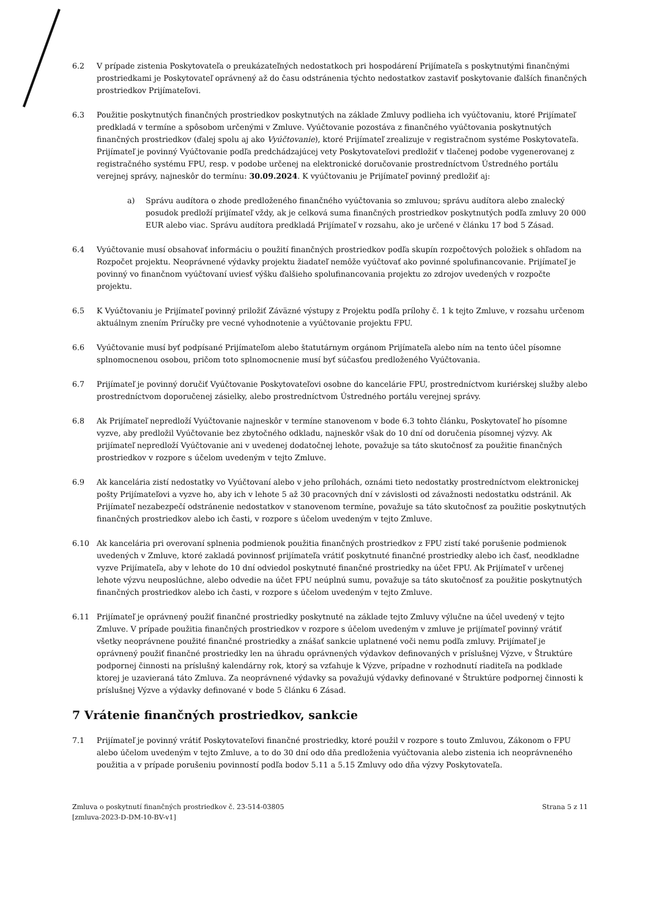6.2 V prípade zistenia Poskytovateľa o preukázateľných nedostatkoch pri hospodárení Prijímateľa s poskytnutými finančnými prostriedkami je Poskytovateľ oprávnený až do času odstránenia týchto nedostatkov zastaviť poskytovanie ďalších finančných prostriedkov Prijímateľovi.
6.3 Použitie poskytnutých finančných prostriedkov poskytnutých na základe Zmluvy podlieha ich vyúčtovaniu, ktoré Prijímateľ predkladá v termíne a spôsobom určenými v Zmluve. Vyúčtovanie pozostáva z finančného vyúčtovania poskytnutých finančných prostriedkov (ďalej spolu aj ako Vyúčtovanie), ktoré Prijímateľ zrealizuje v registračnom systéme Poskytovateľa. Prijímateľ je povinný Vyúčtovanie podľa predchádzajúcej vety Poskytovateľovi predložiť v tlačenej podobe vygenerovanej z registračného systému FPU, resp. v podobe určenej na elektronické doručovanie prostredníctvom Ústredného portálu verejnej správy, najneskôr do termínu: 30.09.2024. K vyúčtovaniu je Prijímateľ povinný predložiť aj:
a) Správu audítora o zhode predloženého finančného vyúčtovania so zmluvou; správu audítora alebo znalecký posudok predloží prijímateľ vždy, ak je celková suma finančných prostriedkov poskytnutých podľa zmluvy 20 000 EUR alebo viac. Správu audítora predkladá Prijímateľ v rozsahu, ako je určené v článku 17 bod 5 Zásad.
6.4 Vyúčtovanie musí obsahovať informáciu o použití finančných prostriedkov podľa skupín rozpočtových položiek s ohľadom na Rozpočet projektu. Neoprávnené výdavky projektu žiadateľ nemôže vyúčtovať ako povinné spolufinancovanie. Prijímateľ je povinný vo finančnom vyúčtovaní uviesť výšku ďalšieho spolufinancovania projektu zo zdrojov uvedených v rozpočte projektu.
6.5 K Vyúčtovaniu je Prijímateľ povinný priložiť Záväzné výstupy z Projektu podľa prílohy č. 1 k tejto Zmluve, v rozsahu určenom aktuálnym znením Príručky pre vecné vyhodnotenie a vyúčtovanie projektu FPU.
6.6 Vyúčtovanie musí byť podpísané Prijímateľom alebo štatutárnym orgánom Prijímateľa alebo ním na tento účel písomne splnomocnenou osobou, pričom toto splnomocnenie musí byť súčasťou predloženého Vyúčtovania.
6.7 Prijímateľ je povinný doručiť Vyúčtovanie Poskytovateľovi osobne do kancelárie FPU, prostredníctvom kuriérskej služby alebo prostredníctvom doporučenej zásielky, alebo prostredníctvom Ústredného portálu verejnej správy.
6.8 Ak Prijímateľ nepredloží Vyúčtovanie najneskôr v termíne stanovenom v bode 6.3 tohto článku, Poskytovateľ ho písomne vyzve, aby predložil Vyúčtovanie bez zbytočného odkladu, najneskôr však do 10 dní od doručenia písomnej výzvy. Ak prijímateľ nepredloží Vyúčtovanie ani v uvedenej dodatočnej lehote, považuje sa táto skutočnosť za použitie finančných prostriedkov v rozpore s účelom uvedeným v tejto Zmluve.
6.9 Ak kancelária zistí nedostatky vo Vyúčtovaní alebo v jeho prílohách, oznámi tieto nedostatky prostredníctvom elektronickej pošty Prijímateľovi a vyzve ho, aby ich v lehote 5 až 30 pracovných dní v závislosti od závažnosti nedostatku odstránil. Ak Prijímateľ nezabezpečí odstránenie nedostatkov v stanovenom termíne, považuje sa táto skutočnosť za použitie poskytnutých finančných prostriedkov alebo ich časti, v rozpore s účelom uvedeným v tejto Zmluve.
6.10 Ak kancelária pri overovaní splnenia podmienok použitia finančných prostriedkov z FPU zistí také porušenie podmienok uvedených v Zmluve, ktoré zakladá povinnosť prijímateľa vrátiť poskytnuté finančné prostriedky alebo ich časť, neodkladne vyzve Prijímateľa, aby v lehote do 10 dní odviedol poskytnuté finančné prostriedky na účet FPU. Ak Prijímateľ v určenej lehote výzvu neuposlúchne, alebo odvedie na účet FPU neúplnú sumu, považuje sa táto skutočnosť za použitie poskytnutých finančných prostriedkov alebo ich časti, v rozpore s účelom uvedeným v tejto Zmluve.
6.11 Prijímateľ je oprávnený použiť finančné prostriedky poskytnuté na základe tejto Zmluvy výlučne na účel uvedený v tejto Zmluve. V prípade použitia finančných prostriedkov v rozpore s účelom uvedeným v zmluve je prijímateľ povinný vrátiť všetky neoprávnene použité finančné prostriedky a znášať sankcie uplatnené voči nemu podľa zmluvy. Prijímateľ je oprávnený použiť finančné prostriedky len na úhradu oprávnených výdavkov definovaných v príslušnej Výzve, v Štruktúre podpornej činnosti na príslušný kalendárny rok, ktorý sa vzťahuje k Výzve, prípadne v rozhodnutí riaditeľa na podklade ktorej je uzavieraná táto Zmluva. Za neoprávnené výdavky sa považujú výdavky definované v Štruktúre podpornej činnosti k príslušnej Výzve a výdavky definované v bode 5 článku 6 Zásad.
7 Vrátenie finančných prostriedkov, sankcie
7.1 Prijímateľ je povinný vrátiť Poskytovateľovi finančné prostriedky, ktoré použil v rozpore s touto Zmluvou, Zákonom o FPU alebo účelom uvedeným v tejto Zmluve, a to do 30 dní odo dňa predloženia vyúčtovania alebo zistenia ich neoprávneného použitia a v prípade porušeniu povinností podľa bodov 5.11 a 5.15 Zmluvy odo dňa výzvy Poskytovateľa.
Zmluva o poskytnutí finančných prostriedkov č. 23-514-03805
[zmluva-2023-D-DM-10-BV-v1]
Strana 5 z 11